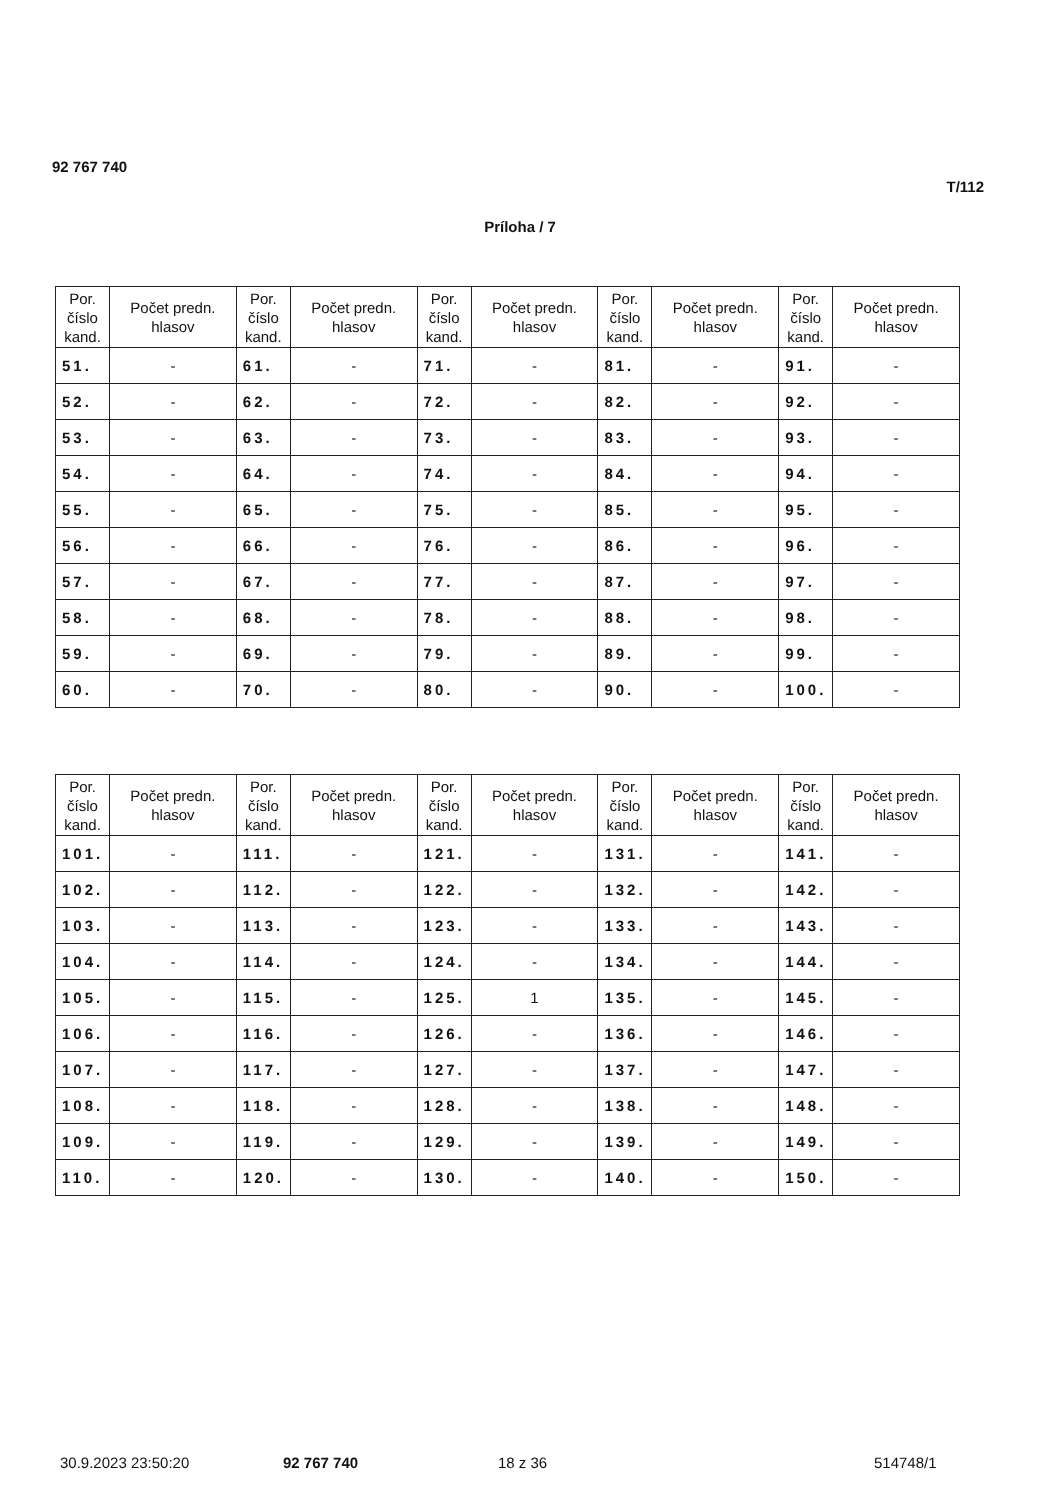92 767 740
T/112
Príloha / 7
| Por. číslo kand. | Počet predn. hlasov | Por. číslo kand. | Počet predn. hlasov | Por. číslo kand. | Počet predn. hlasov | Por. číslo kand. | Počet predn. hlasov | Por. číslo kand. | Počet predn. hlasov |
| --- | --- | --- | --- | --- | --- | --- | --- | --- | --- |
| 51. | - | 61. | - | 71. | - | 81. | - | 91. | - |
| 52. | - | 62. | - | 72. | - | 82. | - | 92. | - |
| 53. | - | 63. | - | 73. | - | 83. | - | 93. | - |
| 54. | - | 64. | - | 74. | - | 84. | - | 94. | - |
| 55. | - | 65. | - | 75. | - | 85. | - | 95. | - |
| 56. | - | 66. | - | 76. | - | 86. | - | 96. | - |
| 57. | - | 67. | - | 77. | - | 87. | - | 97. | - |
| 58. | - | 68. | - | 78. | - | 88. | - | 98. | - |
| 59. | - | 69. | - | 79. | - | 89. | - | 99. | - |
| 60. | - | 70. | - | 80. | - | 90. | - | 100. | - |
| Por. číslo kand. | Počet predn. hlasov | Por. číslo kand. | Počet predn. hlasov | Por. číslo kand. | Počet predn. hlasov | Por. číslo kand. | Počet predn. hlasov | Por. číslo kand. | Počet predn. hlasov |
| --- | --- | --- | --- | --- | --- | --- | --- | --- | --- |
| 101. | - | 111. | - | 121. | - | 131. | - | 141. | - |
| 102. | - | 112. | - | 122. | - | 132. | - | 142. | - |
| 103. | - | 113. | - | 123. | - | 133. | - | 143. | - |
| 104. | - | 114. | - | 124. | - | 134. | - | 144. | - |
| 105. | - | 115. | - | 125. | 1 | 135. | - | 145. | - |
| 106. | - | 116. | - | 126. | - | 136. | - | 146. | - |
| 107. | - | 117. | - | 127. | - | 137. | - | 147. | - |
| 108. | - | 118. | - | 128. | - | 138. | - | 148. | - |
| 109. | - | 119. | - | 129. | - | 139. | - | 149. | - |
| 110. | - | 120. | - | 130. | - | 140. | - | 150. | - |
30.9.2023 23:50:20 92 767 740 18 z 36 514748/1